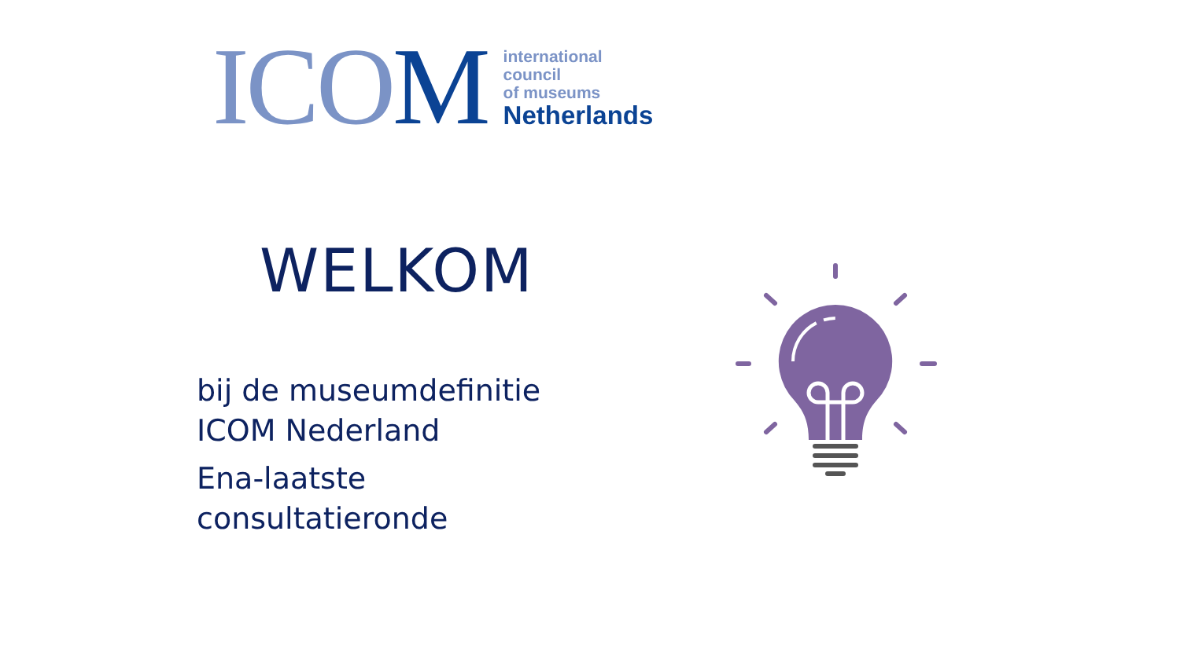ICOM
international
council
of museums
Netherlands
WELKOM
bij de museumdefinitie
ICOM Nederland
Ena-laatste
consultatieronde